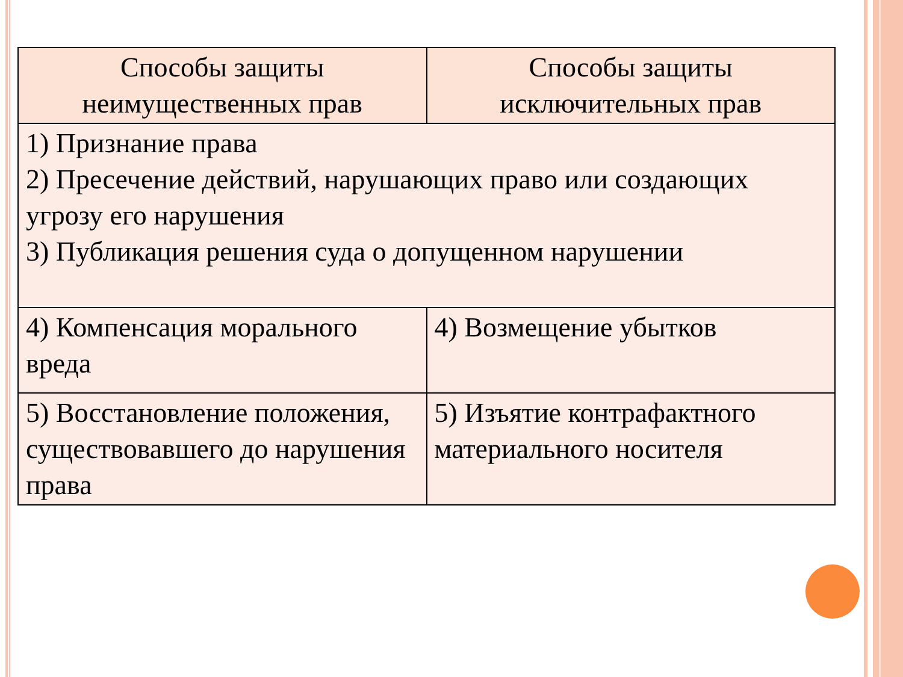| Способы защиты неимущественных прав | Способы защиты исключительных прав |
| --- | --- |
| 1) Признание права 2) Пресечение действий, нарушающих право или создающих угрозу его нарушения 3) Публикация решения суда о допущенном нарушении | |
| 4) Компенсация морального вреда | 4) Возмещение убытков |
| 5) Восстановление положения, существовавшего до нарушения права | 5) Изъятие контрафактного материального носителя |